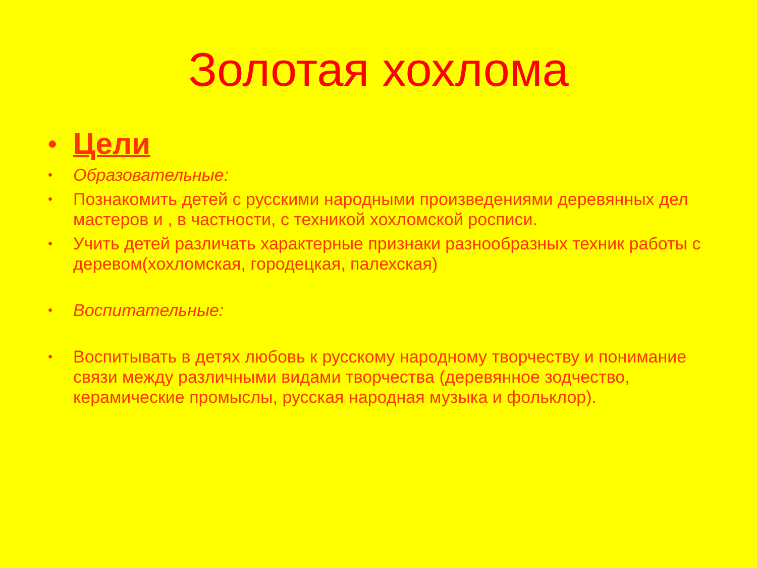Золотая хохлома
• Цели
• Образовательные:
• Познакомить детей с русскими народными произведениями деревянных дел мастеров и , в частности, с техникой хохломской росписи.
• Учить детей различать характерные признаки разнообразных техник работы с деревом(хохломская, городецкая, палехская)
• Воспитательные:
• Воспитывать в детях любовь к русскому народному творчеству и понимание связи между различными видами творчества (деревянное зодчество, керамические промыслы, русская народная музыка и фольклор).